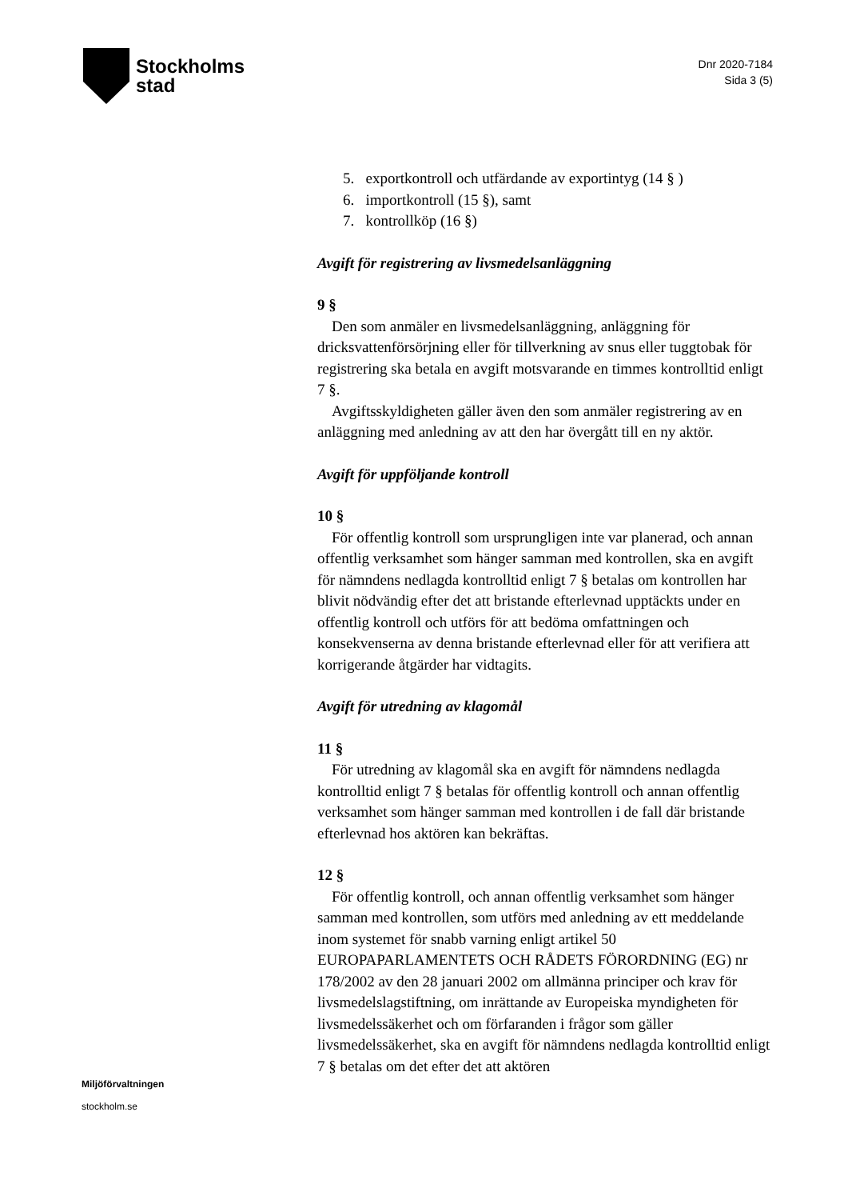Stockholms
stad
Dnr 2020-7184
Sida 3 (5)
5. exportkontroll och utfärdande av exportintyg (14 § )
6. importkontroll (15 §), samt
7. kontrollköp (16 §)
Avgift för registrering av livsmedelsanläggning
9 §
Den som anmäler en livsmedelsanläggning, anläggning för dricksvattenförsörjning eller för tillverkning av snus eller tuggtobak för registrering ska betala en avgift motsvarande en timmes kontrolltid enligt 7 §.
Avgiftsskyldigheten gäller även den som anmäler registrering av en anläggning med anledning av att den har övergått till en ny aktör.
Avgift för uppföljande kontroll
10 §
För offentlig kontroll som ursprungligen inte var planerad, och annan offentlig verksamhet som hänger samman med kontrollen, ska en avgift för nämndens nedlagda kontrolltid enligt 7 § betalas om kontrollen har blivit nödvändig efter det att bristande efterlevnad upptäckts under en offentlig kontroll och utförs för att bedöma omfattningen och konsekvenserna av denna bristande efterlevnad eller för att verifiera att korrigerande åtgärder har vidtagits.
Avgift för utredning av klagomål
11 §
För utredning av klagomål ska en avgift för nämndens nedlagda kontrolltid enligt 7 § betalas för offentlig kontroll och annan offentlig verksamhet som hänger samman med kontrollen i de fall där bristande efterlevnad hos aktören kan bekräftas.
12 §
För offentlig kontroll, och annan offentlig verksamhet som hänger samman med kontrollen, som utförs med anledning av ett meddelande inom systemet för snabb varning enligt artikel 50 EUROPAPARLAMENTETS OCH RÅDETS FÖRORDNING (EG) nr 178/2002 av den 28 januari 2002 om allmänna principer och krav för livsmedelslagstiftning, om inrättande av Europeiska myndigheten för livsmedelssäkerhet och om förfaranden i frågor som gäller livsmedelssäkerhet, ska en avgift för nämndens nedlagda kontrolltid enligt 7 § betalas om det efter det att aktören
Miljöförvaltningen
stockholm.se